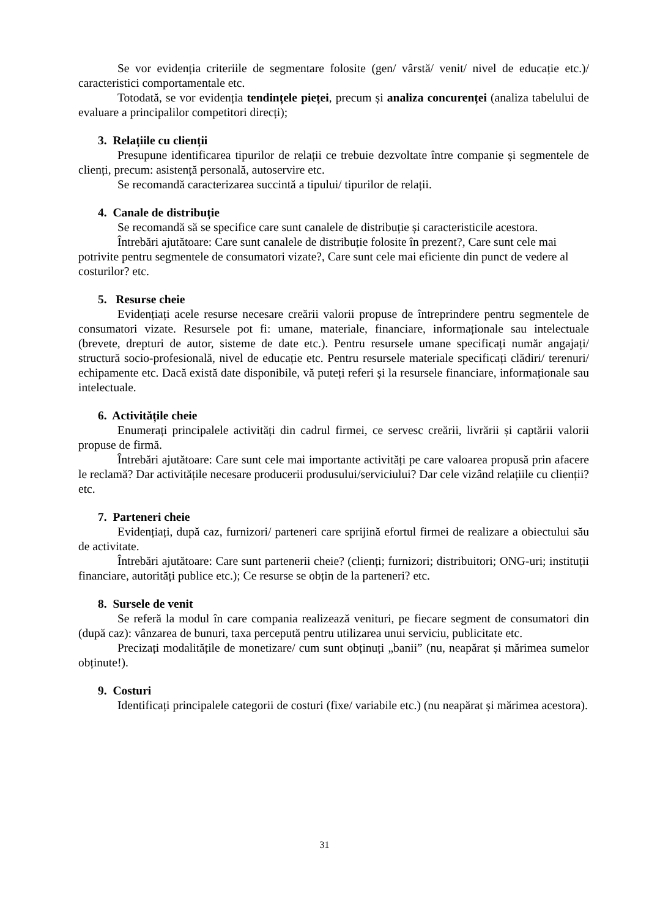Se vor evidenția criteriile de segmentare folosite (gen/ vârstă/ venit/ nivel de educație etc.)/ caracteristici comportamentale etc.
Totodată, se vor evidenția tendințele pieței, precum și analiza concurenței (analiza tabelului de evaluare a principalilor competitori direcți);
3. Relațiile cu clienții
Presupune identificarea tipurilor de relații ce trebuie dezvoltate între companie și segmentele de clienți, precum: asistență personală, autoservire etc.
Se recomandă caracterizarea succintă a tipului/ tipurilor de relații.
4. Canale de distribuție
Se recomandă să se specifice care sunt canalele de distribuție și caracteristicile acestora.
Întrebări ajutătoare: Care sunt canalele de distribuție folosite în prezent?, Care sunt cele mai potrivite pentru segmentele de consumatori vizate?, Care sunt cele mai eficiente din punct de vedere al costurilor? etc.
5. Resurse cheie
Evidențiați acele resurse necesare creării valorii propuse de întreprindere pentru segmentele de consumatori vizate. Resursele pot fi: umane, materiale, financiare, informaționale sau intelectuale (brevete, drepturi de autor, sisteme de date etc.). Pentru resursele umane specificați număr angajați/ structură socio-profesională, nivel de educație etc. Pentru resursele materiale specificați clădiri/ terenuri/ echipamente etc. Dacă există date disponibile, vă puteți referi și la resursele financiare, informaționale sau intelectuale.
6. Activitățile cheie
Enumerați principalele activități din cadrul firmei, ce servesc creării, livrării și captării valorii propuse de firmă.
Întrebări ajutătoare: Care sunt cele mai importante activități pe care valoarea propusă prin afacere le reclamă? Dar activitățile necesare producerii produsului/serviciului? Dar cele vizând relațiile cu clienții? etc.
7. Parteneri cheie
Evidențiați, după caz, furnizori/ parteneri care sprijină efortul firmei de realizare a obiectului său de activitate.
Întrebări ajutătoare: Care sunt partenerii cheie? (clienți; furnizori; distribuitori; ONG-uri; instituții financiare, autorități publice etc.); Ce resurse se obțin de la parteneri? etc.
8. Sursele de venit
Se referă la modul în care compania realizează venituri, pe fiecare segment de consumatori din (după caz): vânzarea de bunuri, taxa percepută pentru utilizarea unui serviciu, publicitate etc.
Precizați modalitățile de monetizare/ cum sunt obținuți „banii” (nu, neapărat și mărimea sumelor obținute!).
9. Costuri
Identificați principalele categorii de costuri (fixe/ variabile etc.) (nu neapărat și mărimea acestora).
31